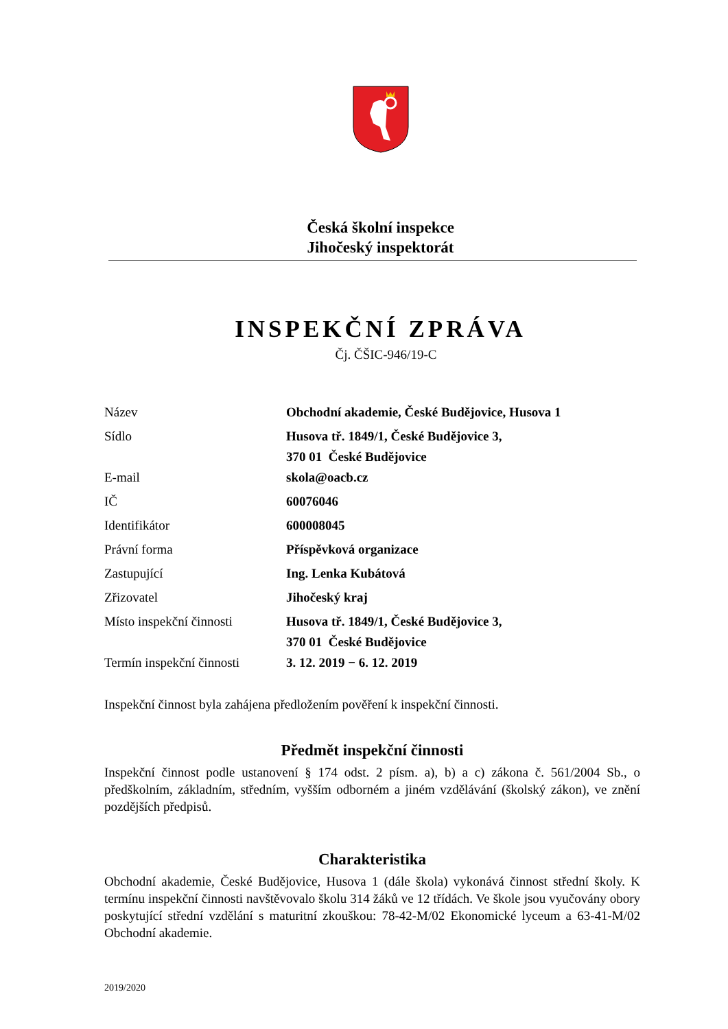Česká školní inspekce
Jihočeský inspektorát
INSPEKČNÍ ZPRÁVA
Čj. ČŠIC-946/19-C
| Název | Obchodní akademie, České Budějovice, Husova 1 |
| Sídlo | Husova tř. 1849/1, České Budějovice 3, 370 01 České Budějovice |
| E-mail | skola@oacb.cz |
| IČ | 60076046 |
| Identifikátor | 600008045 |
| Právní forma | Příspěvková organizace |
| Zastupující | Ing. Lenka Kubátová |
| Zřizovatel | Jihočeský kraj |
| Místo inspekční činnosti | Husova tř. 1849/1, České Budějovice 3, 370 01 České Budějovice |
| Termín inspekční činnosti | 3. 12. 2019 − 6. 12. 2019 |
Inspekční činnost byla zahájena předložením pověření k inspekční činnosti.
Předmět inspekční činnosti
Inspekční činnost podle ustanovení § 174 odst. 2 písm. a), b) a c) zákona č. 561/2004 Sb., o předškolním, základním, středním, vyšším odborném a jiném vzdělávání (školský zákon), ve znění pozdějších předpisů.
Charakteristika
Obchodní akademie, České Budějovice, Husova 1 (dále škola) vykonává činnost střední školy. K termínu inspekční činnosti navštěvovalo školu 314 žáků ve 12 třídách. Ve škole jsou vyučovány obory poskytující střední vzdělání s maturitní zkouškou: 78-42-M/02 Ekonomické lyceum a 63-41-M/02 Obchodní akademie.
2019/2020